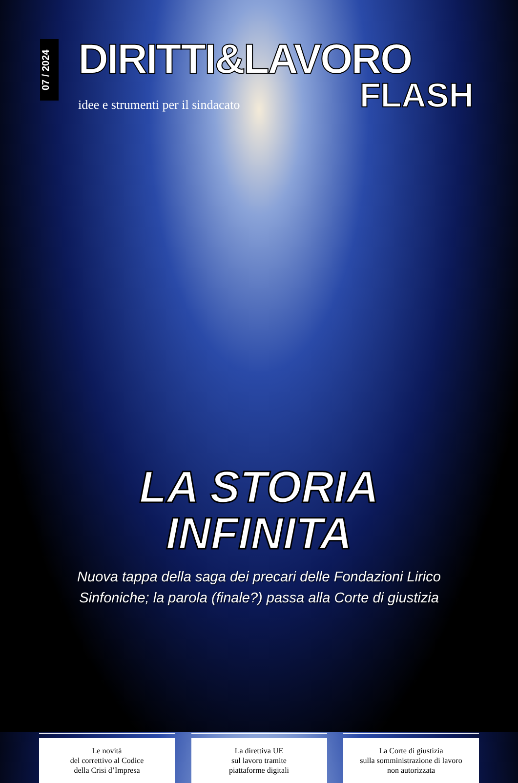07 / 2024
DIRITTI&LAVORO
idee e strumenti per il sindacato
FLASH
LA STORIA
INFINITA
Nuova tappa della saga dei precari delle Fondazioni Lirico
Sinfoniche; la parola (finale?) passa alla Corte di giustizia
Le novità
del correttivo al Codice
della Crisi d’Impresa
La direttiva UE
sul lavoro tramite
piattaforme digitali
La Corte di giustizia
sulla somministrazione di lavoro
non autorizzata